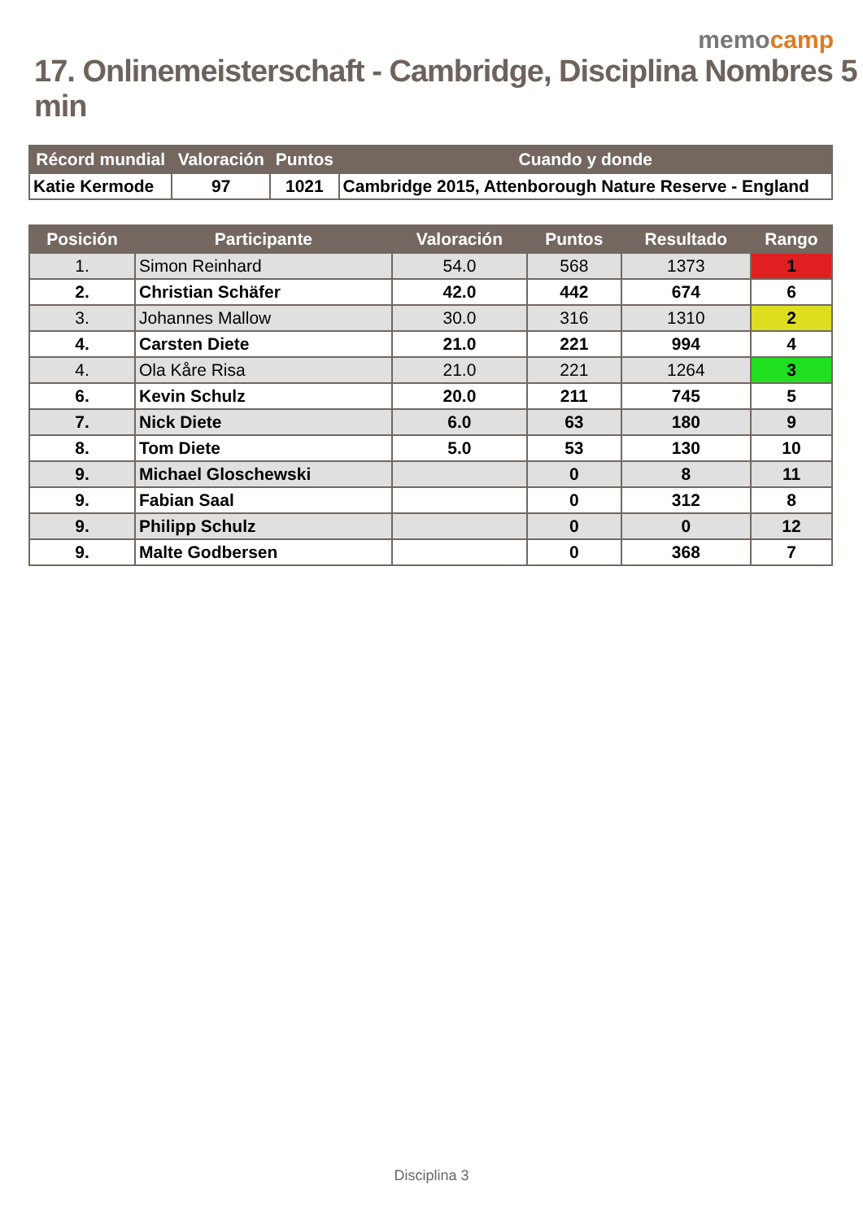memocamp
17. Onlinemeisterschaft - Cambridge, Disciplina Nombres 5 min
| Récord mundial | Valoración | Puntos | Cuando y donde |
| --- | --- | --- | --- |
| Katie Kermode | 97 | 1021 | Cambridge 2015, Attenborough Nature Reserve - England |
| Posición | Participante | Valoración | Puntos | Resultado | Rango |
| --- | --- | --- | --- | --- | --- |
| 1. | Simon Reinhard | 54.0 | 568 | 1373 | 1 |
| 2. | Christian Schäfer | 42.0 | 442 | 674 | 6 |
| 3. | Johannes Mallow | 30.0 | 316 | 1310 | 2 |
| 4. | Carsten Diete | 21.0 | 221 | 994 | 4 |
| 4. | Ola Kåre Risa | 21.0 | 221 | 1264 | 3 |
| 6. | Kevin Schulz | 20.0 | 211 | 745 | 5 |
| 7. | Nick Diete | 6.0 | 63 | 180 | 9 |
| 8. | Tom Diete | 5.0 | 53 | 130 | 10 |
| 9. | Michael Gloschewski | | 0 | 8 | 11 |
| 9. | Fabian Saal | | 0 | 312 | 8 |
| 9. | Philipp Schulz | | 0 | 0 | 12 |
| 9. | Malte Godbersen | | 0 | 368 | 7 |
Disciplina 3